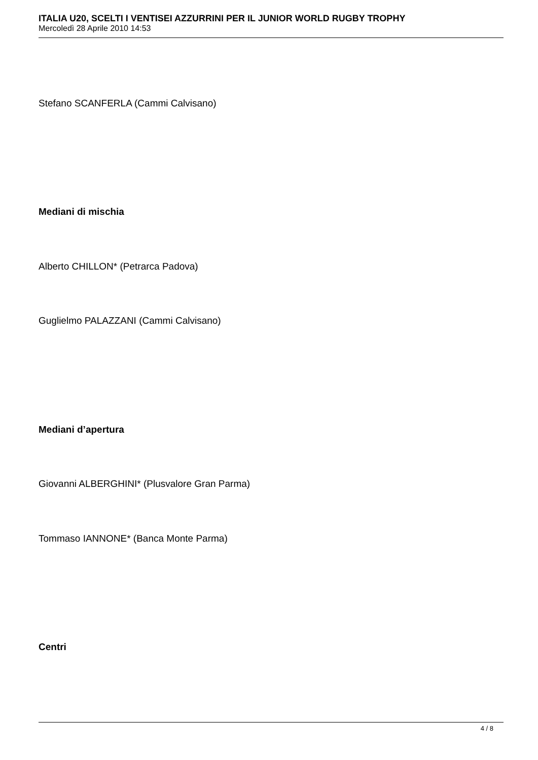ITALIA U20, SCELTI I VENTISEI AZZURRINI PER IL JUNIOR WORLD RUGBY TROPHY
Mercoledì 28 Aprile 2010 14:53
Stefano SCANFERLA (Cammi Calvisano)
Mediani di mischia
Alberto CHILLON* (Petrarca Padova)
Guglielmo PALAZZANI (Cammi Calvisano)
Mediani d’apertura
Giovanni ALBERGHINI* (Plusvalore Gran Parma)
Tommaso IANNONE* (Banca Monte Parma)
Centri
4 / 8